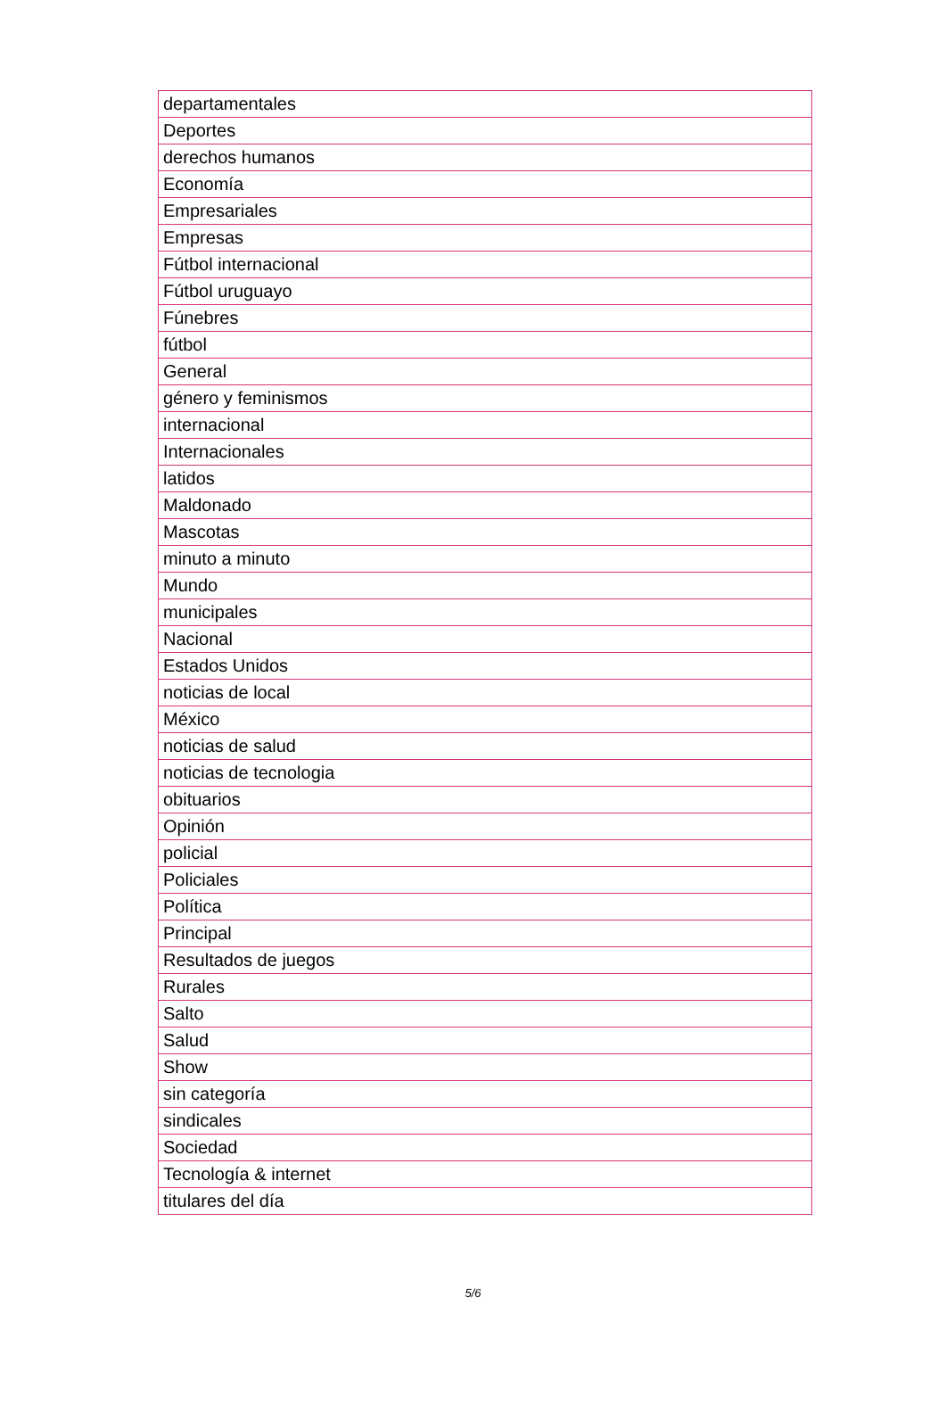| departamentales |
| Deportes |
| derechos humanos |
| Economía |
| Empresariales |
| Empresas |
| Fútbol internacional |
| Fútbol uruguayo |
| Fúnebres |
| fútbol |
| General |
| género y feminismos |
| internacional |
| Internacionales |
| latidos |
| Maldonado |
| Mascotas |
| minuto a minuto |
| Mundo |
| municipales |
| Nacional |
| Estados Unidos |
| noticias de local |
| México |
| noticias de salud |
| noticias de tecnologia |
| obituarios |
| Opinión |
| policial |
| Policiales |
| Política |
| Principal |
| Resultados de juegos |
| Rurales |
| Salto |
| Salud |
| Show |
| sin categoría |
| sindicales |
| Sociedad |
| Tecnología & internet |
| titulares del día |
5/6